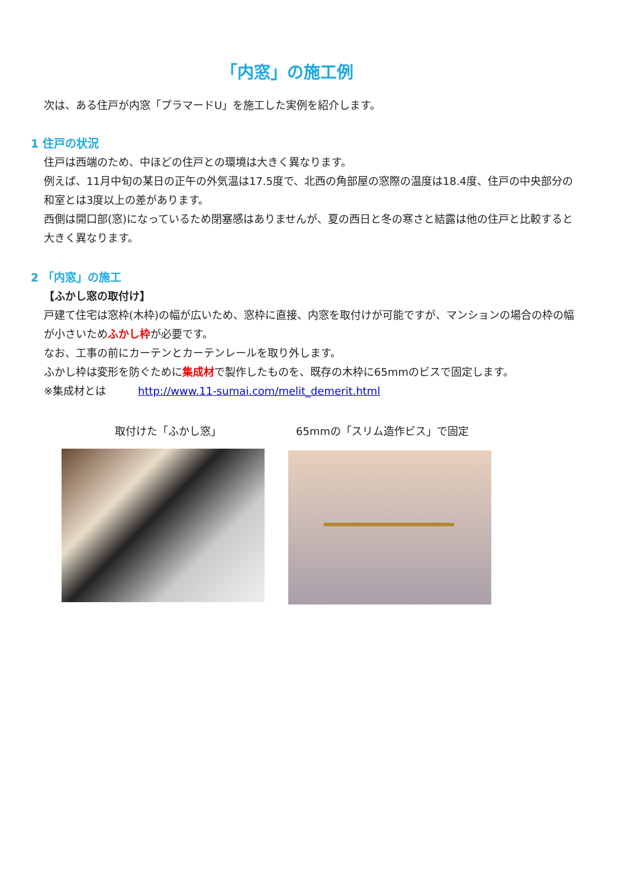「内窓」の施工例
次は、ある住戸が内窓「プラマードU」を施工した実例を紹介します。
1 住戸の状況
住戸は西端のため、中ほどの住戸との環境は大きく異なります。
例えば、11月中旬の某日の正午の外気温は17.5度で、北西の角部屋の窓際の温度は18.4度、住戸の中央部分の和室とは3度以上の差があります。
西側は開口部(窓)になっているため閉塞感はありませんが、夏の西日と冬の寒さと結露は他の住戸と比較すると大きく異なります。
2 「内窓」の施工
【ふかし窓の取付け】
戸建て住宅は窓枠(木枠)の幅が広いため、窓枠に直接、内窓を取付けが可能ですが、マンションの場合の枠の幅が小さいためふかし枠が必要です。
なお、工事の前にカーテンとカーテンレールを取り外します。
ふかし枠は変形を防ぐために集成材で製作したものを、既存の木枠に65mmのビスで固定します。
※集成材とは　　　http://www.11-sumai.com/melit_demerit.html
取付けた「ふかし窓」 65mmの「スリム造作ビス」で固定